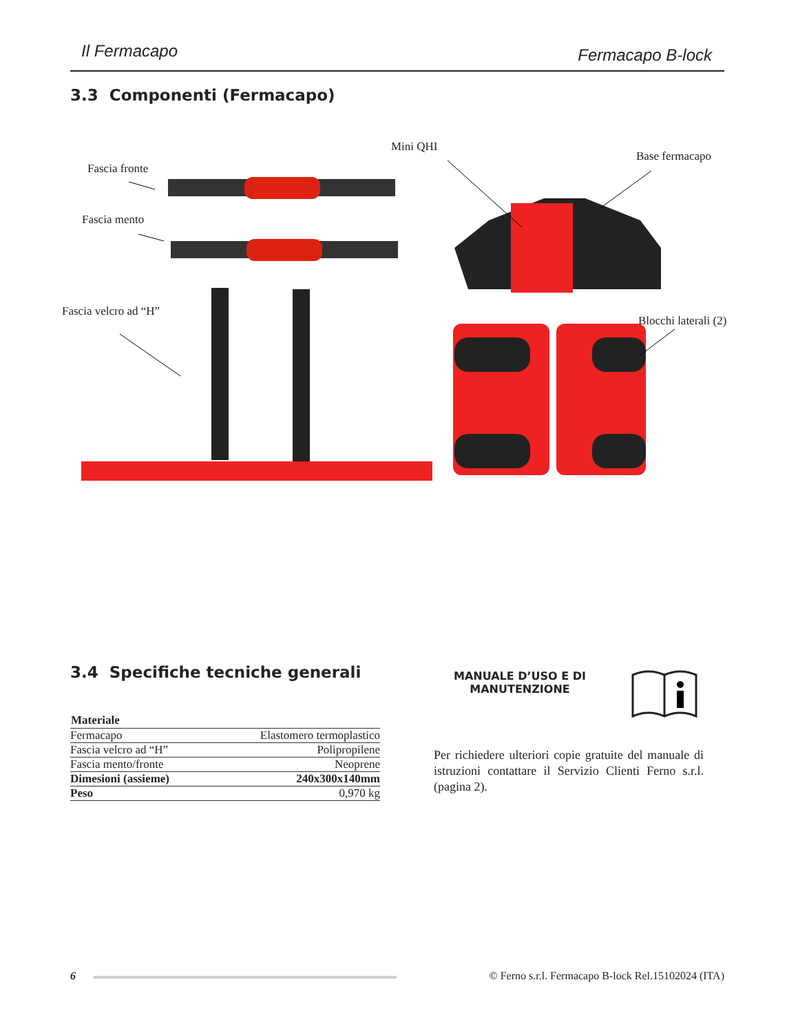Il Fermacapo Fermacapo B-lock
3.3 Componenti (Fermacapo)
Fascia fronte
Fascia mento
Fascia velcro ad “H”
Mini QHI
Base fermacapo
Blocchi laterali (2)
3.4 Specifiche tecniche generali
| Materiale | |
| --- | --- |
| Fermacapo | Elastomero termoplastico |
| Fascia velcro ad “H” | Polipropilene |
| Fascia mento/fronte | Neoprene |
| Dimesioni (assieme) | 240x300x140mm |
| Peso | 0,970 kg |
MANUALE D’USO E DI MANUTENZIONE
Per richiedere ulteriori copie gratuite del manuale di istruzioni contattare il Servizio Clienti Ferno s.r.l. (pagina 2).
6 © Ferno s.r.l. Fermacapo B-lock Rel.15102024 (ITA)